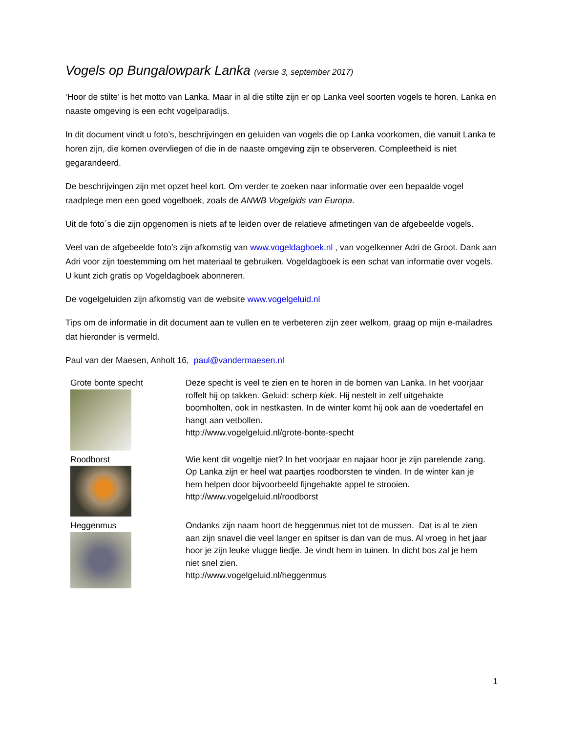Vogels op Bungalowpark Lanka (versie 3, september 2017)
‘Hoor de stilte’ is het motto van Lanka. Maar in al die stilte zijn er op Lanka veel soorten vogels te horen. Lanka en naaste omgeving is een echt vogelparadijs.
In dit document vindt u foto’s, beschrijvingen en geluiden van vogels die op Lanka voorkomen, die vanuit Lanka te horen zijn, die komen overvliegen of die in de naaste omgeving zijn te observeren. Compleetheid is niet gegarandeerd.
De beschrijvingen zijn met opzet heel kort. Om verder te zoeken naar informatie over een bepaalde vogel raadplege men een goed vogelboek, zoals de ANWB Vogelgids van Europa.
Uit de foto´s die zijn opgenomen is niets af te leiden over de relatieve afmetingen van de afgebeelde vogels.
Veel van de afgebeelde foto’s zijn afkomstig van www.vogeldagboek.nl , van vogelkenner Adri de Groot. Dank aan Adri voor zijn toestemming om het materiaal te gebruiken. Vogeldagboek is een schat van informatie over vogels. U kunt zich gratis op Vogeldagboek abonneren.
De vogelgeluiden zijn afkomstig van de website www.vogelgeluid.nl
Tips om de informatie in dit document aan te vullen en te verbeteren zijn zeer welkom, graag op mijn e-mailadres dat hieronder is vermeld.
Paul van der Maesen, Anholt 16, paul@vandermaesen.nl
| Grote bonte specht | Deze specht is veel te zien en te horen in de bomen van Lanka. In het voorjaar roffelt hij op takken. Geluid: scherp kiek . Hij nestelt in zelf uitgehakte boomholten, ook in nestkasten. In de winter komt hij ook aan de voedertafel en hangt aan vetbollen. http://www.vogelgeluid.nl/grote-bonte-specht |
| Roodborst | Wie kent dit vogeltje niet? In het voorjaar en najaar hoor je zijn parelende zang. Op Lanka zijn er heel wat paartjes roodborsten te vinden. In de winter kan je hem helpen door bijvoorbeeld fijngehakte appel te strooien. http://www.vogelgeluid.nl/roodborst |
| Heggenmus | Ondanks zijn naam hoort de heggenmus niet tot de mussen. Dat is al te zien aan zijn snavel die veel langer en spitser is dan van de mus. Al vroeg in het jaar hoor je zijn leuke vlugge liedje. Je vindt hem in tuinen. In dicht bos zal je hem niet snel zien. http://www.vogelgeluid.nl/heggenmus |
1